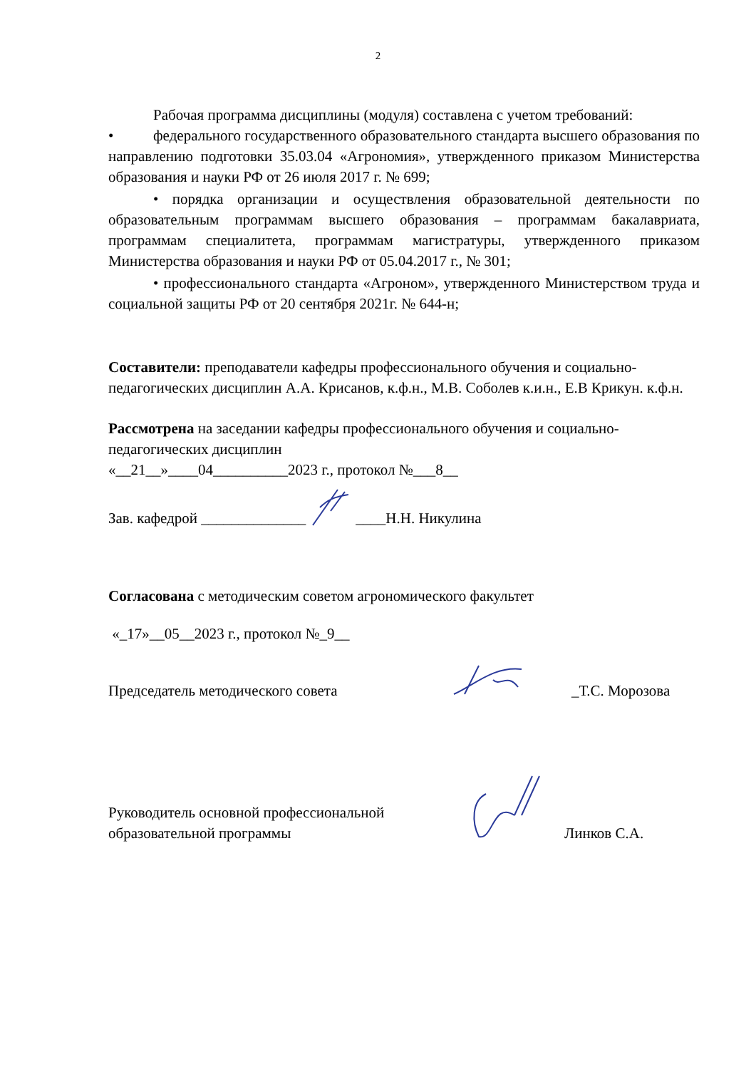2
Рабочая программа дисциплины (модуля) составлена с учетом требований:
•
федерального государственного образовательного стандарта высшего образования по направлению подготовки 35.03.04 «Агрономия», утвержденного приказом Министерства образования и науки РФ от 26 июля 2017 г. № 699;
• порядка организации и осуществления образовательной деятельности по образовательным программам высшего образования – программам бакалавриата, программам специалитета, программам магистратуры, утвержденного приказом Министерства образования и науки РФ от 05.04.2017 г., № 301;
• профессионального стандарта «Агроном», утвержденного Министерством труда и социальной защиты РФ от 20 сентября 2021г. № 644-н;
Составители: преподаватели кафедры профессионального обучения и социально-педагогических дисциплин А.А. Крисанов, к.ф.н., М.В. Соболев к.и.н., Е.В Крикун. к.ф.н.
Рассмотрена на заседании кафедры профессионального обучения и социально-педагогических дисциплин
«__21__»____04__________2023 г., протокол №___8__
Зав. кафедрой ______________ ____Н.Н. Никулина
Согласована с методическим советом агрономического факультет
«_17»__05__2023 г., протокол №_9__
Председатель методического совета _Т.С. Морозова
Руководитель основной профессиональной
образовательной программы Линков С.А.